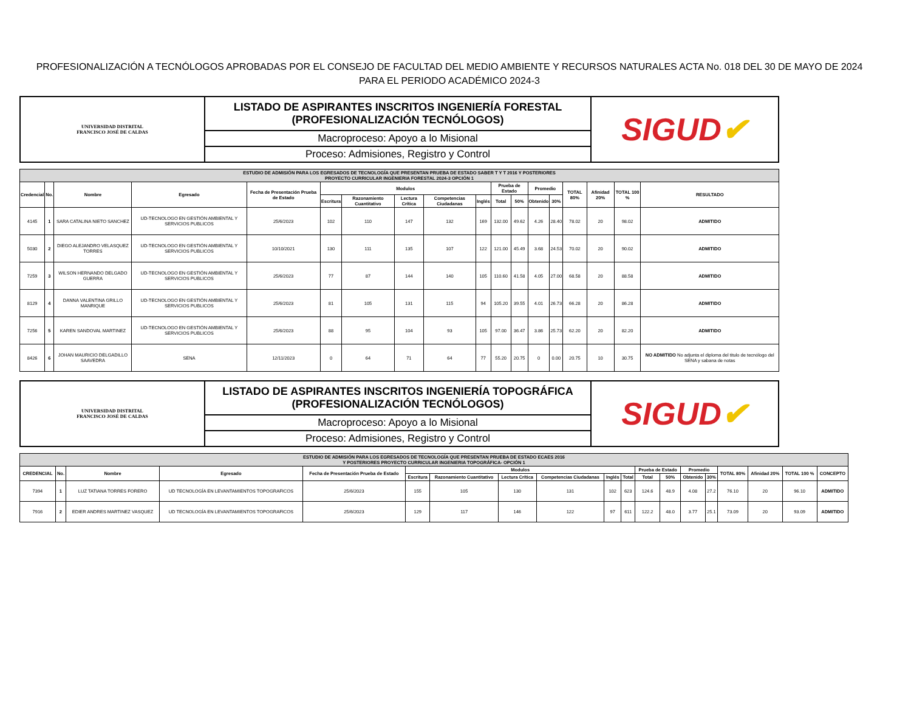PROFESIONALIZACIÓN A TECNÓLOGOS APROBADAS POR EL CONSEJO DE FACULTAD DEL MEDIO AMBIENTE Y RECURSOS NATURALES ACTA No. 018 DEL 30 DE MAYO DE 2024 PARA EL PERIODO ACADÉMICO 2024-3
| UNIVERSIDAD DISTRITAL FRANCISCO JOSÉ DE CALDAS | LISTADO DE ASPIRANTES INSCRITOS INGENIERÍA FORESTAL (PROFESIONALIZACIÓN TECNÓLOGOS) | SIGUD ✔ |
| | Macroproceso: Apoyo a lo Misional | |
| | Proceso: Admisiones, Registro y Control | |
| ESTUDIO DE ADMISIÓN PARA LOS EGRESADOS DE TECNOLOGÍA QUE PRESENTAN PRUEBA DE ESTADO SABER T Y T 2016 Y POSTERIORES PROYECTO CURRICULAR INGENIERIA FORESTAL 2024-3 OPCIÓN 1 | | | | | | | | | | | | | | | | | |
| Credencial | No. | Nombre | Egresado | Fecha de Presentación Prueba de Estado | Modulos | | | | | Prueba de Estado | | Promedio | | TOTAL 80% | Afinidad 20% | TOTAL 100 % | RESULTADO |
| | | | | | Escritura | Razonamiento Cuantitativo | Lectura Crítica | Competencias Ciudadanas | Inglés | Total | 50% | Obtenido | 30% | | | | |
| 4145 | 1 | SARA CATALINA NIETO SANCHEZ | UD-TECNOLOGO EN GESTIÓN AMBIENTAL Y SERVICIOS PUBLICOS | 25/6/2023 | 102 | 110 | 147 | 132 | 169 | 132.00 | 49.62 | 4.26 | 28.40 | 78.02 | 20 | 98.02 | ADMITIDO |
| 5030 | 2 | DIEGO ALEJANDRO VELASQUEZ TORRES | UD-TECNOLOGO EN GESTIÓN AMBIENTAL Y SERVICIOS PUBLICOS | 10/10/2021 | 130 | 111 | 135 | 107 | 122 | 121.00 | 45.49 | 3.68 | 24.53 | 70.02 | 20 | 90.02 | ADMITIDO |
| 7259 | 3 | WILSON HERNANDO DELGADO GUERRA | UD-TECNOLOGO EN GESTIÓN AMBIENTAL Y SERVICIOS PUBLICOS | 25/6/2023 | 77 | 87 | 144 | 140 | 105 | 110.60 | 41.58 | 4.05 | 27.00 | 68.58 | 20 | 88.58 | ADMITIDO |
| 8129 | 4 | DANNA VALENTINA GRILLO MANRIQUE | UD-TECNOLOGO EN GESTIÓN AMBIENTAL Y SERVICIOS PUBLICOS | 25/6/2023 | 81 | 105 | 131 | 115 | 94 | 105.20 | 39.55 | 4.01 | 26.73 | 66.28 | 20 | 86.28 | ADMITIDO |
| 7256 | 5 | KAREN SANDOVAL MARTINEZ | UD-TECNOLOGO EN GESTIÓN AMBIENTAL Y SERVICIOS PUBLICOS | 25/6/2023 | 88 | 95 | 104 | 93 | 105 | 97.00 | 36.47 | 3.86 | 25.73 | 62.20 | 20 | 82.20 | ADMITIDO |
| 8426 | 6 | JOHAN MAURICIO DELGADILLO SAAVEDRA | SENA | 12/11/2023 | 0 | 64 | 71 | 64 | 77 | 55.20 | 20.75 | 0 | 0.00 | 20.75 | 10 | 30.75 | NO ADMITIDO No adjunta el diploma del titulo de tecnólogo del SENA y sabana de notas |
| UNIVERSIDAD DISTRITAL FRANCISCO JOSÉ DE CALDAS | LISTADO DE ASPIRANTES INSCRITOS INGENIERÍA TOPOGRÁFICA (PROFESIONALIZACIÓN TECNÓLOGOS) | SIGUD ✔ |
| | Macroproceso: Apoyo a lo Misional | |
| | Proceso: Admisiones, Registro y Control | |
| ESTUDIO DE ADMISIÓN PARA LOS EGRESADOS DE TECNOLOGÍA QUE PRESENTAN PRUEBA DE ESTADO ECAES 2016 Y POSTERIORES PROYECTO CURRICULAR INGENIERIA TOPOGRÁFICA- OPCIÓN 1 | | | | | | | | | | | | | | | | | | |
| CREDENCIAL | No. | Nombre | Egresado | Fecha de Presentación Prueba de Estado | Modulos | | | | | | Prueba de Estado | | Promedio | | TOTAL 80% | Afinidad 20% | TOTAL 100 % | CONCEPTO |
| | | | | | Escritura | Razonamiento Cuantitativo | Lectura Crítica | Competencias Ciudadanas | Inglés | Total | Total | 50% | Obtenido | 30% | | | | |
| 7394 | 1 | LUZ TATIANA TORRES FORERO | UD TECNOLOGÍA EN LEVANTAMIENTOS TOPOGRAFICOS | 25/6/2023 | 155 | 105 | 130 | 131 | 102 | 623 | 124.6 | 48.9 | 4.08 | 27.2 | 76.10 | 20 | 96.10 | ADMITIDO |
| 7916 | 2 | EDIER ANDRES MARTINEZ VASQUEZ | UD TECNOLOGÍA EN LEVANTAMIENTOS TOPOGRAFICOS | 25/6/2023 | 129 | 117 | 146 | 122 | 97 | 611 | 122.2 | 48.0 | 3.77 | 25.1 | 73.09 | 20 | 93.09 | ADMITIDO |